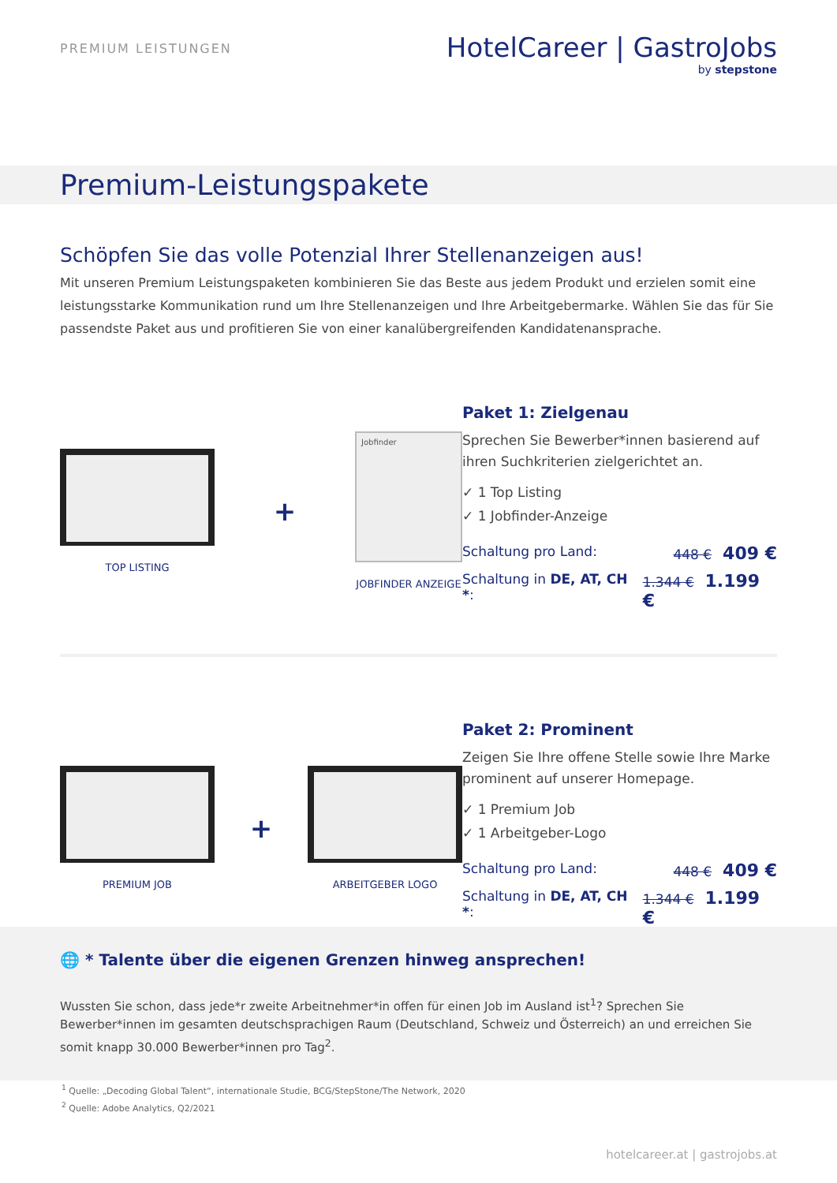PREMIUM LEISTUNGEN
HotelCareer | GastroJobs
by stepstone
Premium-Leistungspakete
Schöpfen Sie das volle Potenzial Ihrer Stellenanzeigen aus!
Mit unseren Premium Leistungspaketen kombinieren Sie das Beste aus jedem Produkt und erzielen somit eine leistungsstarke Kommunikation rund um Ihre Stellenanzeigen und Ihre Arbeitgebermarke. Wählen Sie das für Sie passendste Paket aus und profitieren Sie von einer kanalübergreifenden Kandidatenansprache.
TOP LISTING
+
Jobfinder
JOBFINDER ANZEIGE
Paket 1: Zielgenau
Sprechen Sie Bewerber*innen basierend auf ihren Suchkriterien zielgerichtet an.
✓ 1 Top Listing
✓ 1 Jobfinder-Anzeige
Schaltung pro Land: 448 € 409 €
Schaltung in DE, AT, CH *: 1.344 € 1.199 €
PREMIUM JOB
+
ARBEITGEBER LOGO
Paket 2: Prominent
Zeigen Sie Ihre offene Stelle sowie Ihre Marke prominent auf unserer Homepage.
✓ 1 Premium Job
✓ 1 Arbeitgeber-Logo
Schaltung pro Land: 448 € 409 €
Schaltung in DE, AT, CH *: 1.344 € 1.199 €
🌐 * Talente über die eigenen Grenzen hinweg ansprechen!
Wussten Sie schon, dass jede*r zweite Arbeitnehmer*in offen für einen Job im Ausland ist<sup>1</sup>? Sprechen Sie Bewerber*innen im gesamten deutschsprachigen Raum (Deutschland, Schweiz und Österreich) an und erreichen Sie somit knapp 30.000 Bewerber*innen pro Tag<sup>2</sup>.
<sup>1</sup> Quelle: „Decoding Global Talent“, internationale Studie, BCG/StepStone/The Network, 2020
<sup>2</sup> Quelle: Adobe Analytics, Q2/2021
hotelcareer.at | gastrojobs.at